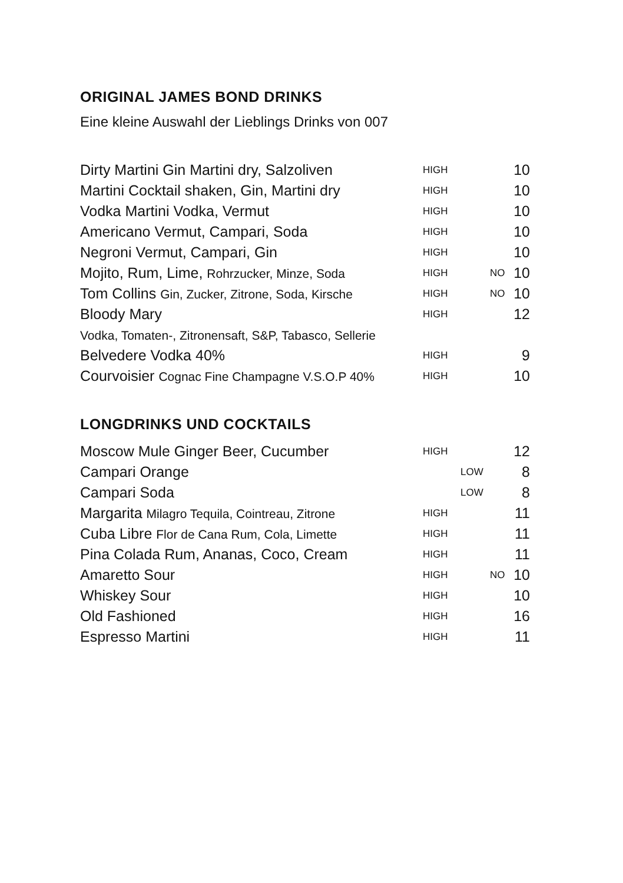ORIGINAL JAMES BOND DRINKS
Eine kleine Auswahl der Lieblings Drinks von 007
| Dirty Martini Gin Martini dry, Salzoliven | HIGH | | | 10 |
| Martini Cocktail shaken, Gin, Martini dry | HIGH | | | 10 |
| Vodka Martini Vodka, Vermut | HIGH | | | 10 |
| Americano Vermut, Campari, Soda | HIGH | | | 10 |
| Negroni Vermut, Campari, Gin | HIGH | | | 10 |
| Mojito, Rum, Lime, Rohrzucker, Minze, Soda | HIGH | | NO | 10 |
| Tom Collins Gin, Zucker, Zitrone, Soda, Kirsche | HIGH | | NO | 10 |
| Bloody Mary | HIGH | | | 12 |
| Vodka, Tomaten-, Zitronensaft, S&P, Tabasco, Sellerie | | | | |
| Belvedere Vodka 40% | HIGH | | | 9 |
| Courvoisier Cognac Fine Champagne V.S.O.P 40% | HIGH | | | 10 |
LONGDRINKS UND COCKTAILS
| Moscow Mule Ginger Beer, Cucumber | HIGH | | | 12 |
| Campari Orange | | LOW | | 8 |
| Campari Soda | | LOW | | 8 |
| Margarita Milagro Tequila, Cointreau, Zitrone | HIGH | | | 11 |
| Cuba Libre Flor de Cana Rum, Cola, Limette | HIGH | | | 11 |
| Pina Colada Rum, Ananas, Coco, Cream | HIGH | | | 11 |
| Amaretto Sour | HIGH | | NO | 10 |
| Whiskey Sour | HIGH | | | 10 |
| Old Fashioned | HIGH | | | 16 |
| Espresso Martini | HIGH | | | 11 |